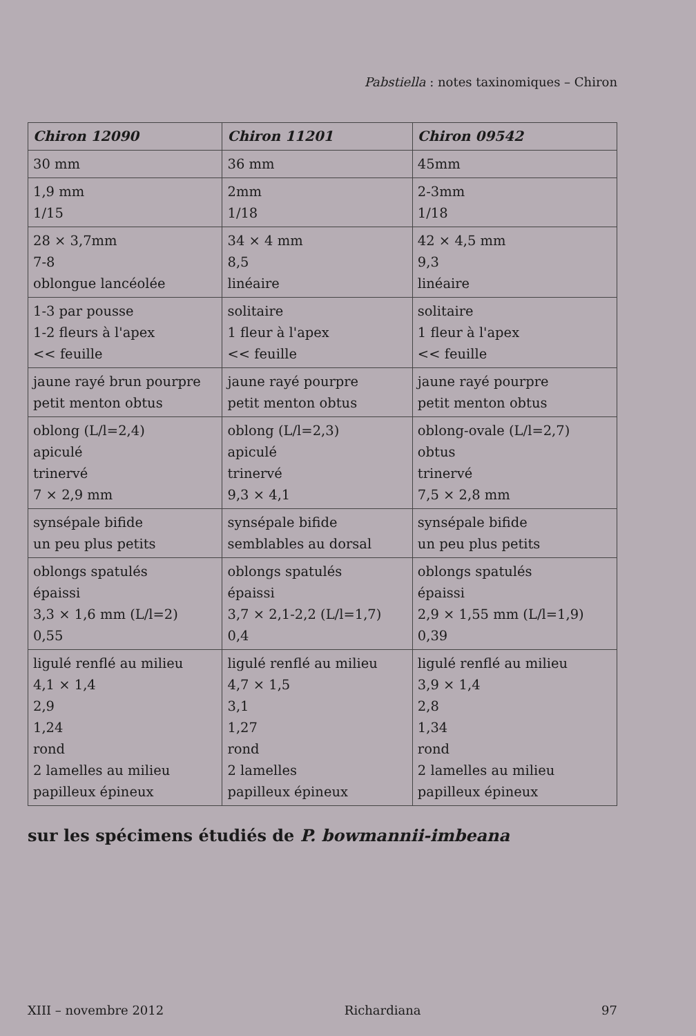Pabstiella : notes taxinomiques – Chiron
| Chiron 12090 | Chiron 11201 | Chiron 09542 |
| --- | --- | --- |
| 30 mm | 36 mm | 45mm |
| 1,9 mm 1/15 | 2mm 1/18 | 2-3mm 1/18 |
| 28 × 3,7mm 7-8 oblongue lancéolée | 34 × 4 mm 8,5 linéaire | 42 × 4,5 mm 9,3 linéaire |
| 1-3 par pousse 1-2 fleurs à l'apex << feuille | solitaire 1 fleur à l'apex << feuille | solitaire 1 fleur à l'apex << feuille |
| jaune rayé brun pourpre petit menton obtus | jaune rayé pourpre petit menton obtus | jaune rayé pourpre petit menton obtus |
| oblong (L/l=2,4) apiculé trinervé 7 × 2,9 mm | oblong (L/l=2,3) apiculé trinervé 9,3 × 4,1 | oblong-ovale (L/l=2,7) obtus trinervé 7,5 × 2,8 mm |
| synsépale bifide un peu plus petits | synsépale bifide semblables au dorsal | synsépale bifide un peu plus petits |
| oblongs spatulés épaissi 3,3 × 1,6 mm (L/l=2) 0,55 | oblongs spatulés épaissi 3,7 × 2,1-2,2 (L/l=1,7) 0,4 | oblongs spatulés épaissi 2,9 × 1,55 mm (L/l=1,9) 0,39 |
| ligulé renflé au milieu 4,1 × 1,4 2,9 1,24 rond 2 lamelles au milieu papilleux épineux | ligulé renflé au milieu 4,7 × 1,5 3,1 1,27 rond 2 lamelles papilleux épineux | ligulé renflé au milieu 3,9 × 1,4 2,8 1,34 rond 2 lamelles au milieu papilleux épineux |
sur les spécimens étudiés de P. bowmannii-imbeana
XIII – novembre 2012 Richardiana 97